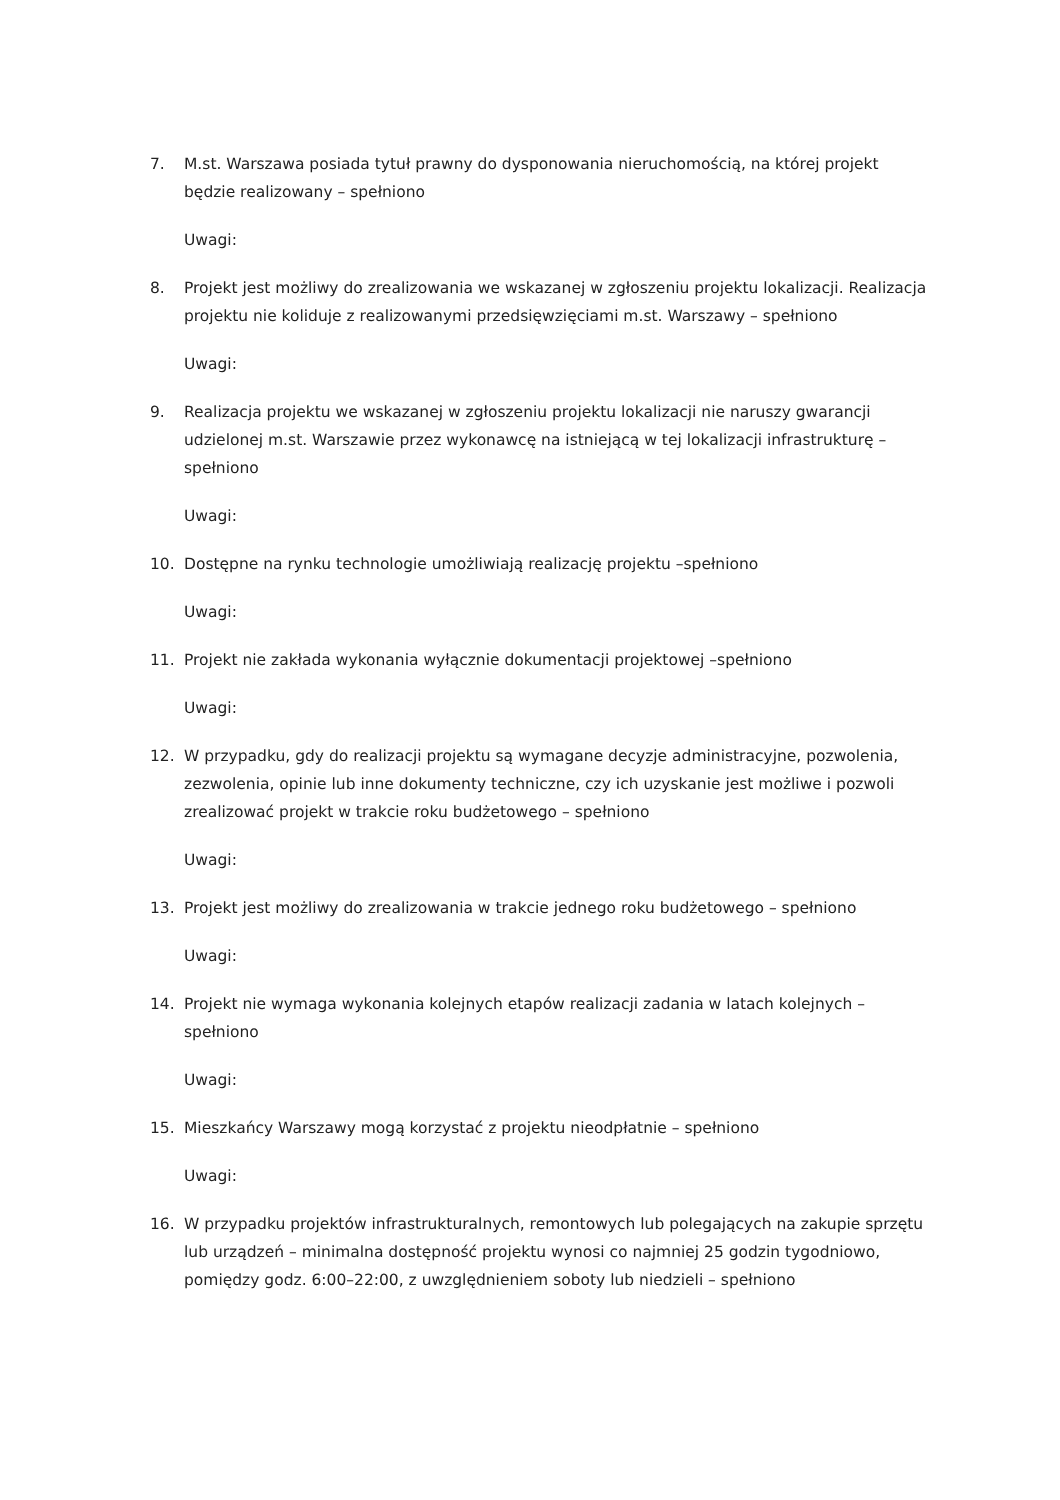7. M.st. Warszawa posiada tytuł prawny do dysponowania nieruchomością, na której projekt będzie realizowany – spełniono
Uwagi:
8. Projekt jest możliwy do zrealizowania we wskazanej w zgłoszeniu projektu lokalizacji. Realizacja projektu nie koliduje z realizowanymi przedsięwzięciami m.st. Warszawy – spełniono
Uwagi:
9. Realizacja projektu we wskazanej w zgłoszeniu projektu lokalizacji nie naruszy gwarancji udzielonej m.st. Warszawie przez wykonawcę na istniejącą w tej lokalizacji infrastrukturę – spełniono
Uwagi:
10. Dostępne na rynku technologie umożliwiają realizację projektu –spełniono
Uwagi:
11. Projekt nie zakłada wykonania wyłącznie dokumentacji projektowej –spełniono
Uwagi:
12. W przypadku, gdy do realizacji projektu są wymagane decyzje administracyjne, pozwolenia, zezwolenia, opinie lub inne dokumenty techniczne, czy ich uzyskanie jest możliwe i pozwoli zrealizować projekt w trakcie roku budżetowego – spełniono
Uwagi:
13. Projekt jest możliwy do zrealizowania w trakcie jednego roku budżetowego – spełniono
Uwagi:
14. Projekt nie wymaga wykonania kolejnych etapów realizacji zadania w latach kolejnych – spełniono
Uwagi:
15. Mieszkańcy Warszawy mogą korzystać z projektu nieodpłatnie – spełniono
Uwagi:
16. W przypadku projektów infrastrukturalnych, remontowych lub polegających na zakupie sprzętu lub urządzeń – minimalna dostępność projektu wynosi co najmniej 25 godzin tygodniowo, pomiędzy godz. 6:00–22:00, z uwzględnieniem soboty lub niedzieli – spełniono